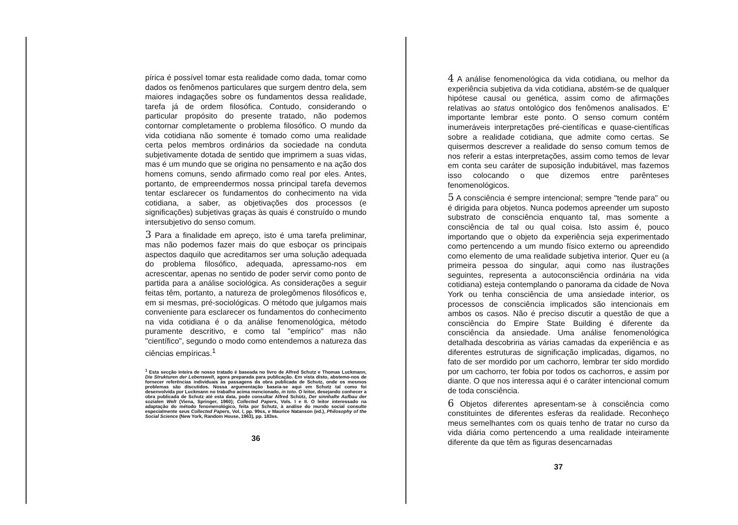pírica é possível tomar esta realidade como dada, tomar como dados os fenômenos particulares que surgem dentro dela, sem maiores indagações sobre os fundamentos dessa realidade, tarefa já de ordem filosófica. Contudo, considerando o particular propósito do presente tratado, não podemos contornar completamente o problema filosófico. O mundo da vida cotidiana não somente é tomado como uma realidade certa pelos membros ordinários da sociedade na conduta subjetivamente dotada de sentido que imprimem a suas vidas, mas é um mundo que se origina no pensamento e na ação dos homens comuns, sendo afirmado como real por eles. Antes, portanto, de empreendermos nossa principal tarefa devemos tentar esclarecer os fundamentos do conhecimento na vida cotidiana, a saber, as objetivações dos processos (e significações) subjetivas graças às quais é construído o mundo intersubjetivo do senso comum.
3 Para a finalidade em apreço, isto é uma tarefa preliminar, mas não podemos fazer mais do que esboçar os principais aspectos daquilo que acreditamos ser uma solução adequada do problema filosófico, adequada, apressamo-nos em acrescentar, apenas no sentido de poder servir como ponto de partida para a análise sociológica. As considerações a seguir feitas têm, portanto, a natureza de prolegômenos filosóficos e, em si mesmas, pré-sociológicas. O método que julgamos mais conveniente para esclarecer os fundamentos do conhecimento na vida cotidiana é o da análise fenomenológica, método puramente descritivo, e como tal "empírico" mas não "científico", segundo o modo como entendemos a natureza das ciências empíricas.<sup>1</sup>
<sup>1</sup> Esta secção inteira de nosso tratado é baseada no livro de Alfred Schutz e Thomas Luckmann, Die Strukturen der Lebenswelt, agora preparada para publicação. Em vista disto, abstemo-nos de fornecer referências individuais às passagens da obra publicada de Schutz, onde os mesmos problemas são discutidos. Nossa argumentação baseia-se aqui em Schutz tal como foi desenvolvida por Luckmann no trabalho acima mencionado, in toto. O leitor, desejando conhecer a obra publicada de Schutz até esta data, pode consultar Alfred Schütz, Der sinnhafte Aufbau der sozialen Welt (Viena, Springer, 1960); Collected Papers, Vols. I e II. O leitor interessado na adaptação do método fenomenológico, feita por Schutz, à análise do mundo social consulte especialmente seus Collected Papers, Vol. I, pp. 99ss, e Maurice Natanson (ed.), Philosophy of the Social Science (New York, Random House, 1963), pp. 183ss.
36
4 A análise fenomenológica da vida cotidiana, ou melhor da experiência subjetiva da vida cotidiana, abstém-se de qualquer hipótese causal ou genética, assim como de afirmações relativas ao status ontológico dos fenômenos analisados. E' importante lembrar este ponto. O senso comum contém inumeráveis interpretações pré-científicas e quase-científicas sobre a realidade cotidiana, que admite como certas. Se quisermos descrever a realidade do senso comum temos de nos referir a estas interpretações, assim como temos de levar em conta seu caráter de suposição indubitável, mas fazemos isso colocando o que dizemos entre parênteses fenomenológicos.
5 A consciência é sempre intencional; sempre "tende para" ou é dirigida para objetos. Nunca podemos apreender um suposto substrato de consciência enquanto tal, mas somente a consciência de tal ou qual coisa. Isto assim é, pouco importando que o objeto da experiência seja experimentado como pertencendo a um mundo físico externo ou apreendido como elemento de uma realidade subjetiva interior. Quer eu (a primeira pessoa do singular, aqui como nas ilustrações seguintes, representa a autoconsciência ordinária na vida cotidiana) esteja contemplando o panorama da cidade de Nova York ou tenha consciência de uma ansiedade interior, os processos de consciência implicados são intencionais em ambos os casos. Não é preciso discutir a questão de que a consciência do Empire State Building é diferente da consciência da ansiedade. Uma análise fenomenológica detalhada descobriria as várias camadas da experiência e as diferentes estruturas de significação implicadas, digamos, no fato de ser mordido por um cachorro, lembrar ter sido mordido por um cachorro, ter fobia por todos os cachorros, e assim por diante. O que nos interessa aqui é o caráter intencional comum de toda consciência.
6 Objetos diferentes apresentam-se à consciência como constituintes de diferentes esferas da realidade. Reconheço meus semelhantes com os quais tenho de tratar no curso da vida diária como pertencendo a uma realidade inteiramente diferente da que têm as figuras desencarnadas
37